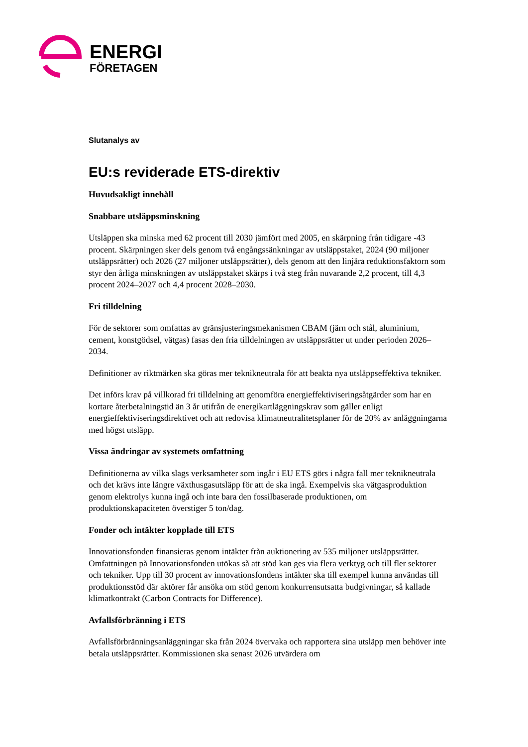ENERGI
FÖRETAGEN
Slutanalys av
EU:s reviderade ETS-direktiv
Huvudsakligt innehåll
Snabbare utsläppsminskning
Utsläppen ska minska med 62 procent till 2030 jämfört med 2005, en skärpning från tidigare -43 procent. Skärpningen sker dels genom två engångssänkningar av utsläppstaket, 2024 (90 miljoner utsläppsrätter) och 2026 (27 miljoner utsläppsrätter), dels genom att den linjära reduktionsfaktorn som styr den årliga minskningen av utsläppstaket skärps i två steg från nuvarande 2,2 procent, till 4,3 procent 2024–2027 och 4,4 procent 2028–2030.
Fri tilldelning
För de sektorer som omfattas av gränsjusteringsmekanismen CBAM (järn och stål, aluminium, cement, konstgödsel, vätgas) fasas den fria tilldelningen av utsläppsrätter ut under perioden 2026–2034.
Definitioner av riktmärken ska göras mer teknikneutrala för att beakta nya utsläppseffektiva tekniker.
Det införs krav på villkorad fri tilldelning att genomföra energieffektiviseringsåtgärder som har en kortare återbetalningstid än 3 år utifrån de energikartläggningskrav som gäller enligt energieffektiviseringsdirektivet och att redovisa klimatneutralitetsplaner för de 20% av anläggningarna med högst utsläpp.
Vissa ändringar av systemets omfattning
Definitionerna av vilka slags verksamheter som ingår i EU ETS görs i några fall mer teknikneutrala och det krävs inte längre växthusgasutsläpp för att de ska ingå. Exempelvis ska vätgasproduktion genom elektrolys kunna ingå och inte bara den fossilbaserade produktionen, om produktionskapaciteten överstiger 5 ton/dag.
Fonder och intäkter kopplade till ETS
Innovationsfonden finansieras genom intäkter från auktionering av 535 miljoner utsläppsrätter. Omfattningen på Innovationsfonden utökas så att stöd kan ges via flera verktyg och till fler sektorer och tekniker. Upp till 30 procent av innovationsfondens intäkter ska till exempel kunna användas till produktionsstöd där aktörer får ansöka om stöd genom konkurrensutsatta budgivningar, så kallade klimatkontrakt (Carbon Contracts for Difference).
Avfallsförbränning i ETS
Avfallsförbränningsanläggningar ska från 2024 övervaka och rapportera sina utsläpp men behöver inte betala utsläppsrätter. Kommissionen ska senast 2026 utvärdera om